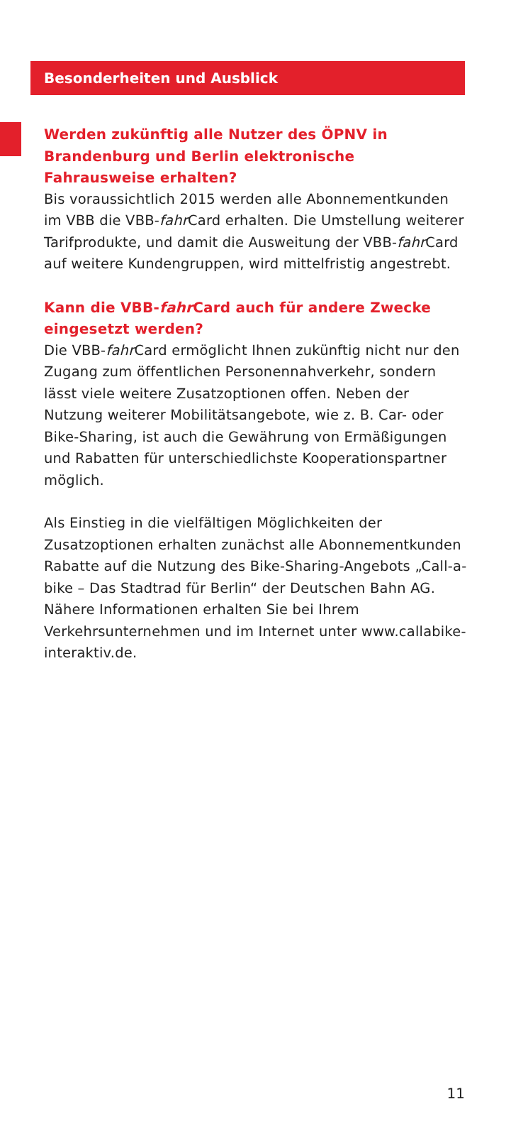Besonderheiten und Ausblick
Werden zukünftig alle Nutzer des ÖPNV in Brandenburg und Berlin elektronische Fahrausweise erhalten?
Bis voraussichtlich 2015 werden alle Abonnementkunden im VBB die VBB-fahr Card erhalten. Die Umstellung weiterer Tarifprodukte, und damit die Ausweitung der VBB-fahr Card auf weitere Kundengruppen, wird mittelfristig angestrebt.
Kann die VBB-fahr Card auch für andere Zwecke einge­setzt werden?
Die VBB-fahr Card ermöglicht Ihnen zukünftig nicht nur den Zugang zum öffentlichen Personennahverkehr, sondern lässt viele weitere Zusatzoptionen offen. Neben der Nutzung weiterer Mobilitätsangebote, wie z. B. Car- oder Bike-Sharing, ist auch die Gewährung von Ermäßigungen und Rabatten für unterschiedlichste Kooperationspartner möglich.
Als Einstieg in die vielfältigen Möglichkeiten der Zusatzoptio­nen erhalten zunächst alle Abonnementkunden Rabatte auf die Nutzung des Bike-Sharing-Angebots „Call-a-bike – Das Stadtrad für Berlin“ der Deutschen Bahn AG. Nähere Informa­tionen erhalten Sie bei Ihrem Verkehrsunternehmen und im Internet unter www.callabike-interaktiv.de.
11